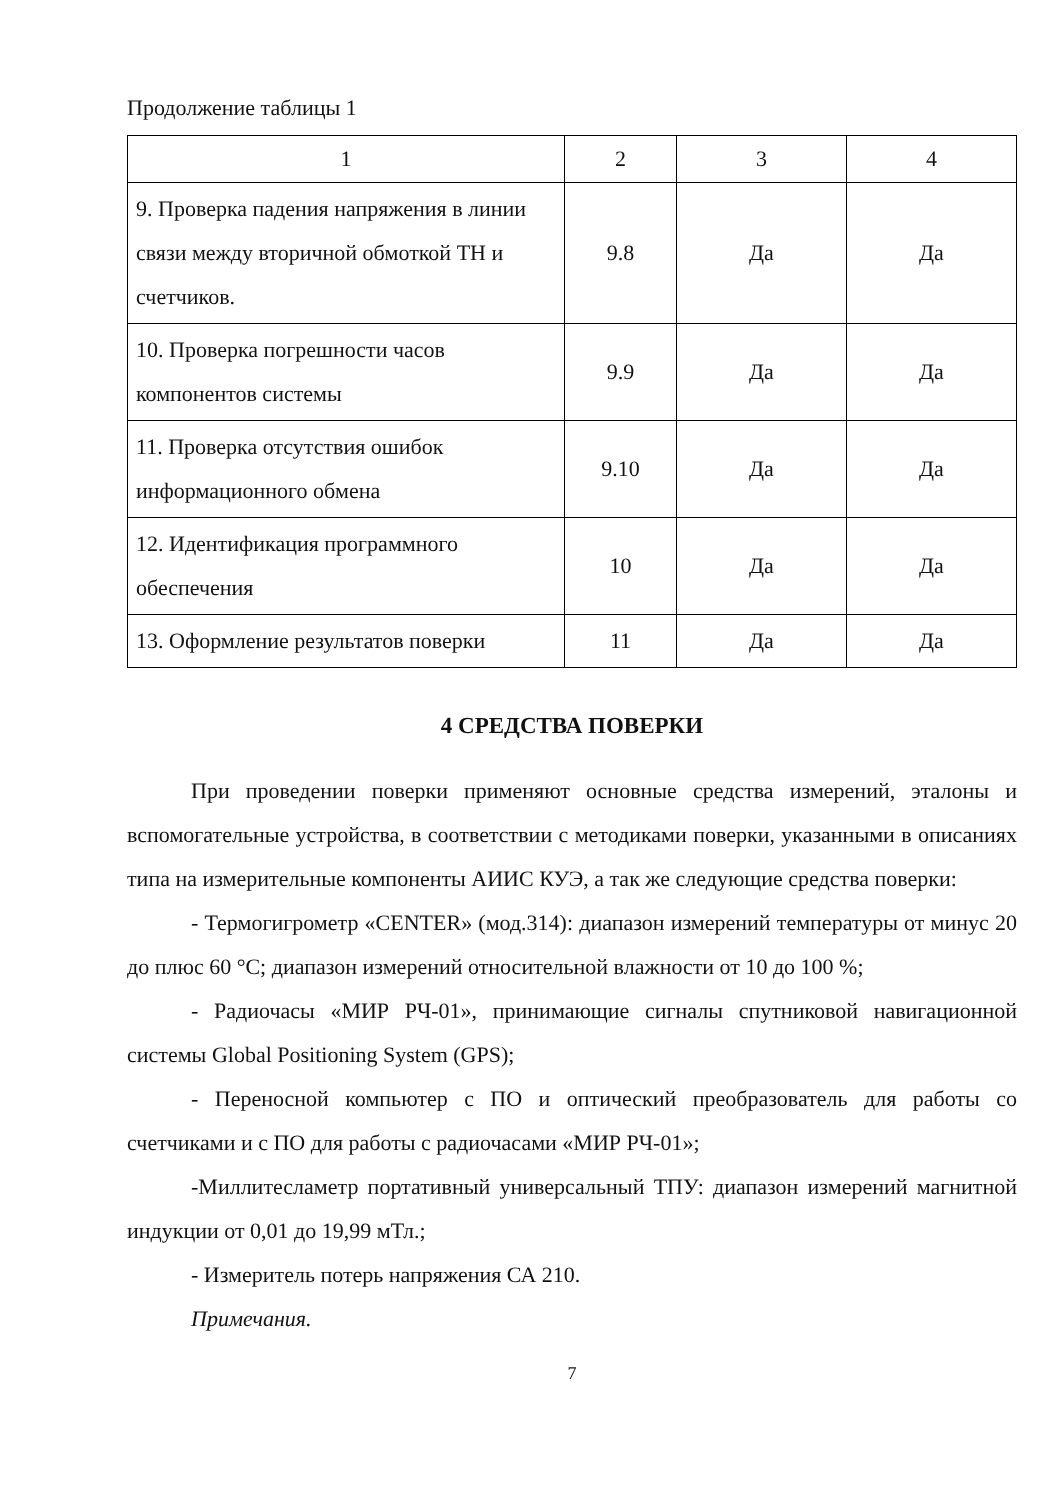Продолжение таблицы 1
| 1 | 2 | 3 | 4 |
| --- | --- | --- | --- |
| 9. Проверка падения напряжения в линии связи между вторичной обмоткой ТН и счетчиков. | 9.8 | Да | Да |
| 10. Проверка погрешности часов компонентов системы | 9.9 | Да | Да |
| 11. Проверка отсутствия ошибок информационного обмена | 9.10 | Да | Да |
| 12. Идентификация программного обеспечения | 10 | Да | Да |
| 13. Оформление результатов поверки | 11 | Да | Да |
4 СРЕДСТВА ПОВЕРКИ
При проведении поверки применяют основные средства измерений, эталоны и вспомогательные устройства, в соответствии с методиками поверки, указанными в описаниях типа на измерительные компоненты АИИС КУЭ, а так же следующие средства поверки:
- Термогигрометр «CENTER» (мод.314): диапазон измерений температуры от минус 20 до плюс 60 °С; диапазон измерений относительной влажности от 10 до 100 %;
- Радиочасы «МИР РЧ-01», принимающие сигналы спутниковой навигационной системы Global Positioning System (GPS);
- Переносной компьютер с ПО и оптический преобразователь для работы со счетчиками и с ПО для работы с радиочасами «МИР РЧ-01»;
-Миллитесламетр портативный универсальный ТПУ: диапазон измерений магнитной индукции от 0,01 до 19,99 мТл.;
- Измеритель потерь напряжения СА 210.
Примечания.
7